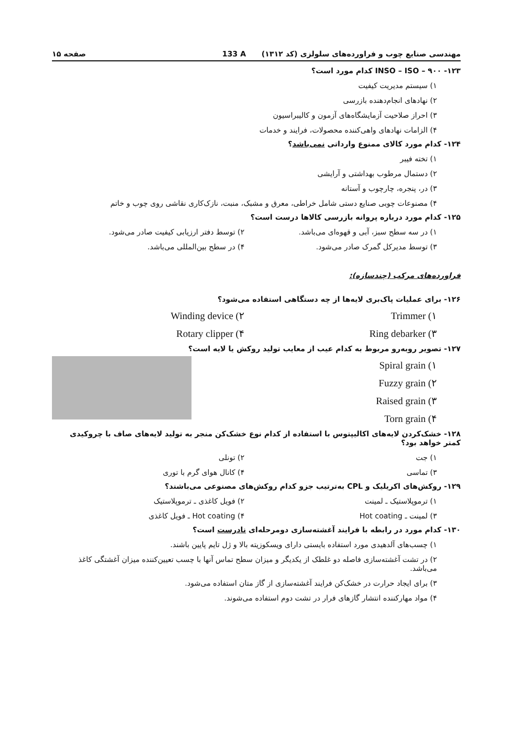مهندسی صنایع چوب و فراورده‌های سلولزی (کد ۱۳۱۲) 133 A صفحه ۱۵
۱۲۳- INSO – ISO – ۹۰۰ کدام مورد است؟
۱) سیستم مدیریت کیفیت
۲) نهادهای انجام‌دهنده بازرسی
۳) احراز صلاحیت آزمایشگاه‌های آزمون و کالیبراسیون
۴) الزامات نهادهای واهی‌کننده محصولات، فرایند و خدمات
۱۲۴- کدام مورد کالای ممنوع وارداتی نمی‌باشد؟
۱) تخته فیبر
۲) دستمال مرطوب بهداشتی و آرایشی
۳) در، پنجره، چارچوب و آستانه
۴) مصنوعات چوبی صنایع دستی شامل خراطی، معرق و مشبک، منبت، نازک‌کاری نقاشی روی چوب و خاتم
۱۲۵- کدام مورد درباره پروانه بازرسی کالاها درست است؟
۱) در سه سطح سبز، آبی و قهوه‌ای می‌باشد.
۲) توسط دفتر ارزیابی کیفیت صادر می‌شود.
۳) توسط مدیرکل گمرک صادر می‌شود.
۴) در سطح بین‌المللی می‌باشد.
فراورده‌های مرکب (چندسازه):
۱۲۶- برای عملیات پاک‌بری لایه‌ها از چه دستگاهی استفاده می‌شود؟
۱) Trimmer ۲) Winding device
۳) Ring debarker ۴) Rotary clipper
۱۲۷- تصویر روبه‌رو مربوط به کدام عیب از معایب تولید روکش یا لایه است؟
۱) Spiral grain
۲) Fuzzy grain
۳) Raised grain
۴) Torn grain
۱۲۸- خشک‌کردن لایه‌های اکالیپتوس با استفاده از کدام نوع خشک‌کن منجر به تولید لایه‌های صاف با چروکیدی کمتر خواهد بود؟
۱) جت ۲) تونلی
۳) تماسی ۴) کانال هوای گرم با توری
۱۲۹- روکش‌های اکریلیک و CPL به‌ترتیب جزو کدام روکش‌های مصنوعی می‌باشند؟
۱) ترموپلاستیک ـ لمینت ۲) فویل کاغذی ـ ترموپلاستیک
۳) لمینت ـ Hot coating ۴) Hot coating ـ فویل کاغذی
۱۳۰- کدام مورد در رابطه با فرایند آغشته‌سازی دومرحله‌ای نادرست است؟
۱) چسب‌های آلدهیدی مورد استفاده بایستی دارای ویسکوزیته بالا و ژل تایم پایین باشند.
۲) در تشت آغشته‌سازی فاصله دو غلطک از یکدیگر و میزان سطح تماس آنها با چسب تعیین‌کننده میزان آغشتگی کاغذ می‌باشد.
۳) برای ایجاد حرارت در خشک‌کن فرایند آغشته‌سازی از گاز متان استفاده می‌شود.
۴) مواد مهارکننده انتشار گازهای فرار در تشت دوم استفاده می‌شوند.